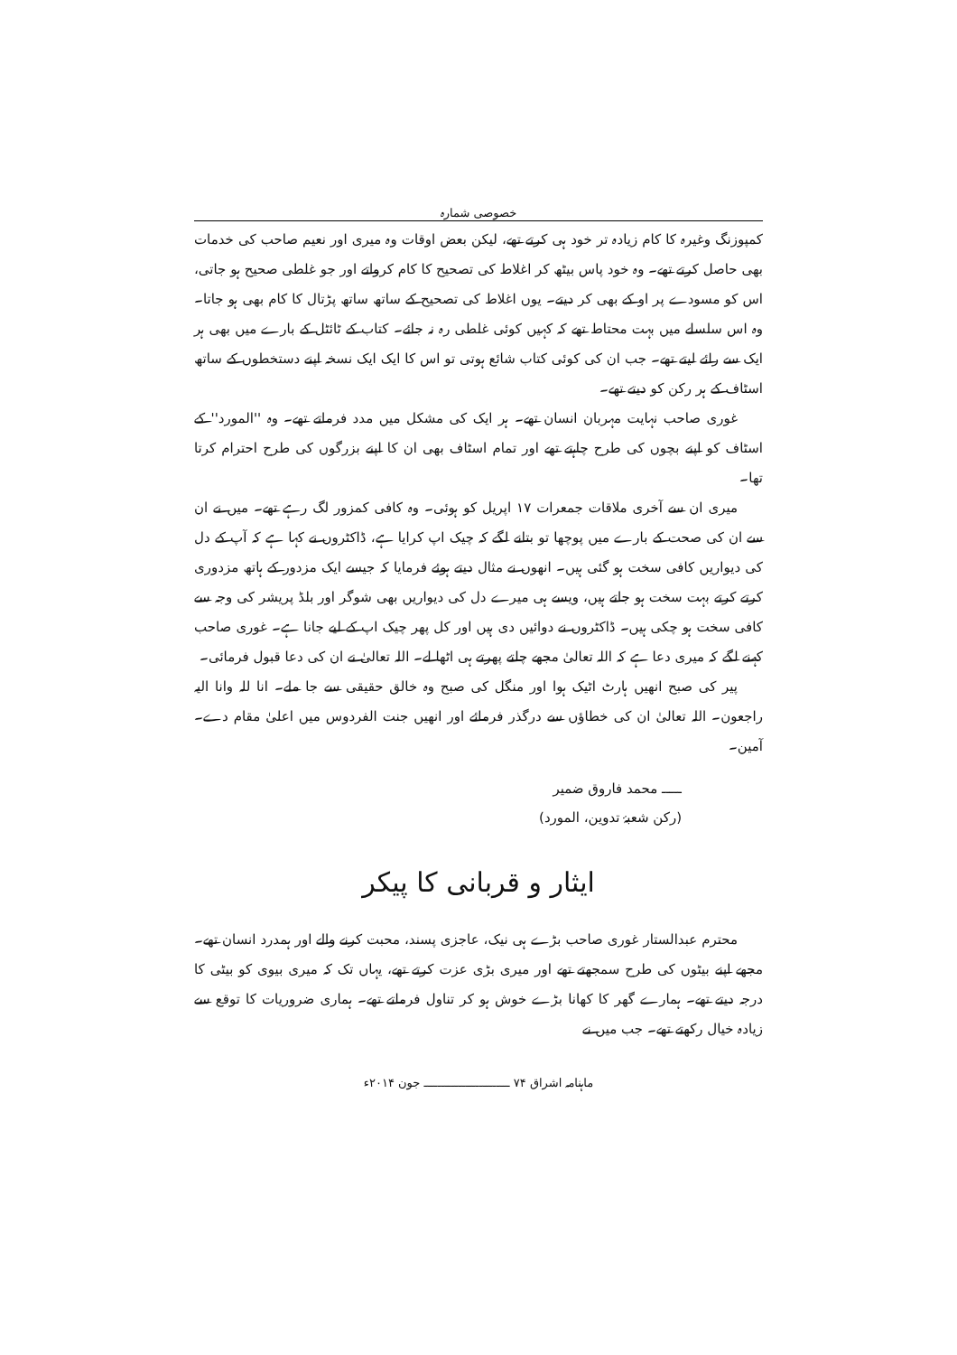خصوصی شمارہ
کمپوزنگ وغیرہ کا کام زیادہ تر خود ہی کرتے تھے، لیکن بعض اوقات وہ میری اور نعیم صاحب کی خدمات بھی حاصل کرتے تھے۔ وہ خود پاس بیٹھ کر اغلاط کی تصحیح کا کام کرواتے اور جو غلطی صحیح ہو جاتی، اس کو مسودے پر او کے بھی کر دیتے۔ یوں اغلاط کی تصحیح کے ساتھ ساتھ پڑتال کا کام بھی ہو جاتا۔ وہ اس سلسلے میں بہت محتاط تھے کہ کہیں کوئی غلطی رہ نہ جائے۔ کتاب کے ٹائٹل کے بارے میں بھی ہر ایک سے رائے لیتے تھے۔ جب ان کی کوئی کتاب شائع ہوتی تو اس کا ایک ایک نسخہ اپنے دستخطوں کے ساتھ اسٹاف کے ہر رکن کو دیتے تھے۔
غوری صاحب نہایت مہربان انسان تھے۔ ہر ایک کی مشکل میں مدد فرماتے تھے۔ وہ ''المورد'' کے اسٹاف کو اپنے بچوں کی طرح چاہتے تھے اور تمام اسٹاف بھی ان کا اپنے بزرگوں کی طرح احترام کرتا تھا۔
میری ان سے آخری ملاقات جمعرات ۱۷ اپریل کو ہوئی۔ وہ کافی کمزور لگ رہے تھے۔ میں نے ان سے ان کی صحت کے بارے میں پوچھا تو بتانے لگے کہ چیک اپ کرایا ہے، ڈاکٹروں نے کہا ہے کہ آپ کے دل کی دیواریں کافی سخت ہو گئی ہیں۔ انھوں نے مثال دیتے ہوئے فرمایا کہ جیسے ایک مزدور کے ہاتھ مزدوری کرتے کرتے بہت سخت ہو جاتے ہیں، ویسے ہی میرے دل کی دیواریں بھی شوگر اور بلڈ پریشر کی وجہ سے کافی سخت ہو چکی ہیں۔ ڈاکٹروں نے دوائیں دی ہیں اور کل پھر چیک اپ کے لیے جانا ہے۔ غوری صاحب کہنے لگے کہ میری دعا ہے کہ اللہ تعالیٰ مجھے چلتے پھرتے ہی اٹھا لے۔ اللہ تعالیٰ نے ان کی دعا قبول فرمائی۔
پیر کی صبح انھیں ہارٹ اٹیک ہوا اور منگل کی صبح وہ خالق حقیقی سے جا ملے۔ انا للہ وانا الیہ راجعون۔ اللہ تعالیٰ ان کی خطاؤں سے درگذر فرمائے اور انھیں جنت الفردوس میں اعلیٰ مقام دے۔ آمین۔
ـــــ محمد فاروق ضمیر
(رکن شعبۂ تدوین، المورد)
ایثار و قربانی کا پیکر
محترم عبدالستار غوری صاحب بڑے ہی نیک، عاجزی پسند، محبت کرنے والے اور ہمدرد انسان تھے۔ مجھے اپنے بیٹوں کی طرح سمجھتے تھے اور میری بڑی عزت کرتے تھے، یہاں تک کہ میری بیوی کو بیٹی کا درجہ دیتے تھے۔ ہمارے گھر کا کھانا بڑے خوش ہو کر تناول فرماتے تھے۔ ہماری ضروریات کا توقع سے زیادہ خیال رکھتے تھے۔ جب میں نے
ماہنامہ اشراق ۷۴ ـــــــــــــــــــــــــ جون ۲۰۱۴ء